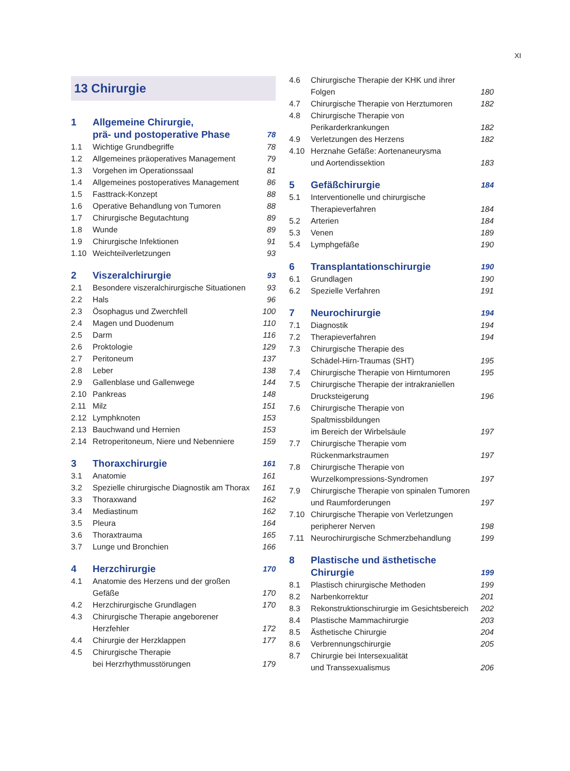XI
13 Chirurgie
| 1 | Allgemeine Chirurgie, prä- und postoperative Phase | 78 |
| 1.1 | Wichtige Grundbegriffe | 78 |
| 1.2 | Allgemeines präoperatives Management | 79 |
| 1.3 | Vorgehen im Operationssaal | 81 |
| 1.4 | Allgemeines postoperatives Management | 86 |
| 1.5 | Fasttrack-Konzept | 88 |
| 1.6 | Operative Behandlung von Tumoren | 88 |
| 1.7 | Chirurgische Begutachtung | 89 |
| 1.8 | Wunde | 89 |
| 1.9 | Chirurgische Infektionen | 91 |
| 1.10 | Weichteilverletzungen | 93 |
| 2 | Viszeralchirurgie | 93 |
| 2.1 | Besondere viszeralchirurgische Situationen | 93 |
| 2.2 | Hals | 96 |
| 2.3 | Ösophagus und Zwerchfell | 100 |
| 2.4 | Magen und Duodenum | 110 |
| 2.5 | Darm | 116 |
| 2.6 | Proktologie | 129 |
| 2.7 | Peritoneum | 137 |
| 2.8 | Leber | 138 |
| 2.9 | Gallenblase und Gallenwege | 144 |
| 2.10 | Pankreas | 148 |
| 2.11 | Milz | 151 |
| 2.12 | Lymphknoten | 153 |
| 2.13 | Bauchwand und Hernien | 153 |
| 2.14 | Retroperitoneum, Niere und Nebenniere | 159 |
| 3 | Thoraxchirurgie | 161 |
| 3.1 | Anatomie | 161 |
| 3.2 | Spezielle chirurgische Diagnostik am Thorax | 161 |
| 3.3 | Thoraxwand | 162 |
| 3.4 | Mediastinum | 162 |
| 3.5 | Pleura | 164 |
| 3.6 | Thoraxtrauma | 165 |
| 3.7 | Lunge und Bronchien | 166 |
| 4 | Herzchirurgie | 170 |
| 4.1 | Anatomie des Herzens und der großen Gefäße | 170 |
| 4.2 | Herzchirurgische Grundlagen | 170 |
| 4.3 | Chirurgische Therapie angeborener Herzfehler | 172 |
| 4.4 | Chirurgie der Herzklappen | 177 |
| 4.5 | Chirurgische Therapie bei Herzrhythmusstörungen | 179 |
| 4.6 | Chirurgische Therapie der KHK und ihrer Folgen | 180 |
| 4.7 | Chirurgische Therapie von Herztumoren | 182 |
| 4.8 | Chirurgische Therapie von Perikarderkrankungen | 182 |
| 4.9 | Verletzungen des Herzens | 182 |
| 4.10 | Herznahe Gefäße: Aortenaneurysma und Aortendissektion | 183 |
| 5 | Gefäßchirurgie | 184 |
| 5.1 | Interventionelle und chirurgische Therapieverfahren | 184 |
| 5.2 | Arterien | 184 |
| 5.3 | Venen | 189 |
| 5.4 | Lymphgefäße | 190 |
| 6 | Transplantationschirurgie | 190 |
| 6.1 | Grundlagen | 190 |
| 6.2 | Spezielle Verfahren | 191 |
| 7 | Neurochirurgie | 194 |
| 7.1 | Diagnostik | 194 |
| 7.2 | Therapieverfahren | 194 |
| 7.3 | Chirurgische Therapie des Schädel-Hirn-Traumas (SHT) | 195 |
| 7.4 | Chirurgische Therapie von Hirntumoren | 195 |
| 7.5 | Chirurgische Therapie der intrakraniellen Drucksteigerung | 196 |
| 7.6 | Chirurgische Therapie von Spaltmissbildungen im Bereich der Wirbelsäule | 197 |
| 7.7 | Chirurgische Therapie vom Rückenmarkstraumen | 197 |
| 7.8 | Chirurgische Therapie von Wurzelkompressions-Syndromen | 197 |
| 7.9 | Chirurgische Therapie von spinalen Tumoren und Raumforderungen | 197 |
| 7.10 | Chirurgische Therapie von Verletzungen peripherer Nerven | 198 |
| 7.11 | Neurochirurgische Schmerzbehandlung | 199 |
| 8 | Plastische und ästhetische Chirurgie | 199 |
| 8.1 | Plastisch chirurgische Methoden | 199 |
| 8.2 | Narbenkorrektur | 201 |
| 8.3 | Rekonstruktionschirurgie im Gesichtsbereich | 202 |
| 8.4 | Plastische Mammachirurgie | 203 |
| 8.5 | Ästhetische Chirurgie | 204 |
| 8.6 | Verbrennungschirurgie | 205 |
| 8.7 | Chirurgie bei Intersexualität und Transsexualismus | 206 |